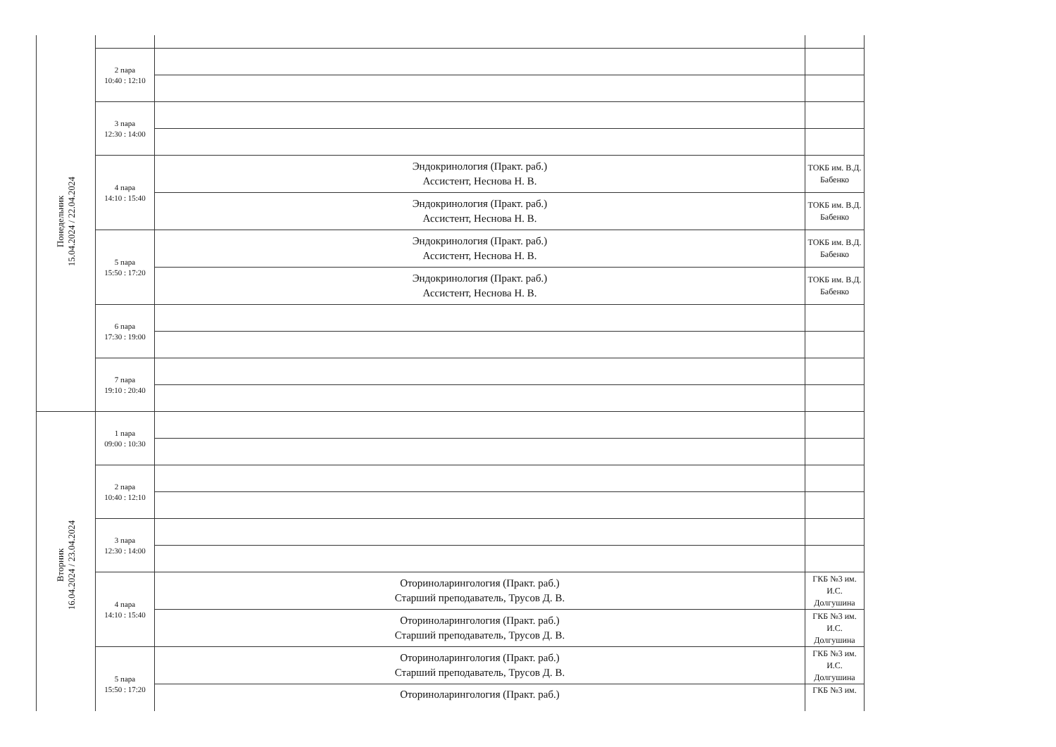| Понедельник 15.04.2024 / 22.04.2024 | | | |
| | 2 пара 10:40 : 12:10 | | |
| | 3 пара 12:30 : 14:00 | | |
| | 4 пара 14:10 : 15:40 | Эндокринология (Практ. раб.) Ассистент, Неснова Н. В. | ТОКБ им. В.Д. Бабенко |
| | | Эндокринология (Практ. раб.) Ассистент, Неснова Н. В. | ТОКБ им. В.Д. Бабенко |
| | 5 пара 15:50 : 17:20 | Эндокринология (Практ. раб.) Ассистент, Неснова Н. В. | ТОКБ им. В.Д. Бабенко |
| | | Эндокринология (Практ. раб.) Ассистент, Неснова Н. В. | ТОКБ им. В.Д. Бабенко |
| | 6 пара 17:30 : 19:00 | | |
| | 7 пара 19:10 : 20:40 | | |
| Вторник 16.04.2024 / 23.04.2024 | 1 пара 09:00 : 10:30 | | |
| | 2 пара 10:40 : 12:10 | | |
| | 3 пара 12:30 : 14:00 | | |
| | 4 пара 14:10 : 15:40 | Оториноларингология (Практ. раб.) Старший преподаватель, Трусов Д. В. | ГКБ №3 им. И.С. Долгушина |
| | | Оториноларингология (Практ. раб.) Старший преподаватель, Трусов Д. В. | ГКБ №3 им. И.С. Долгушина |
| | 5 пара 15:50 : 17:20 | Оториноларингология (Практ. раб.) Старший преподаватель, Трусов Д. В. | ГКБ №3 им. И.С. Долгушина |
| | | Оториноларингология (Практ. раб.) | ГКБ №3 им. |